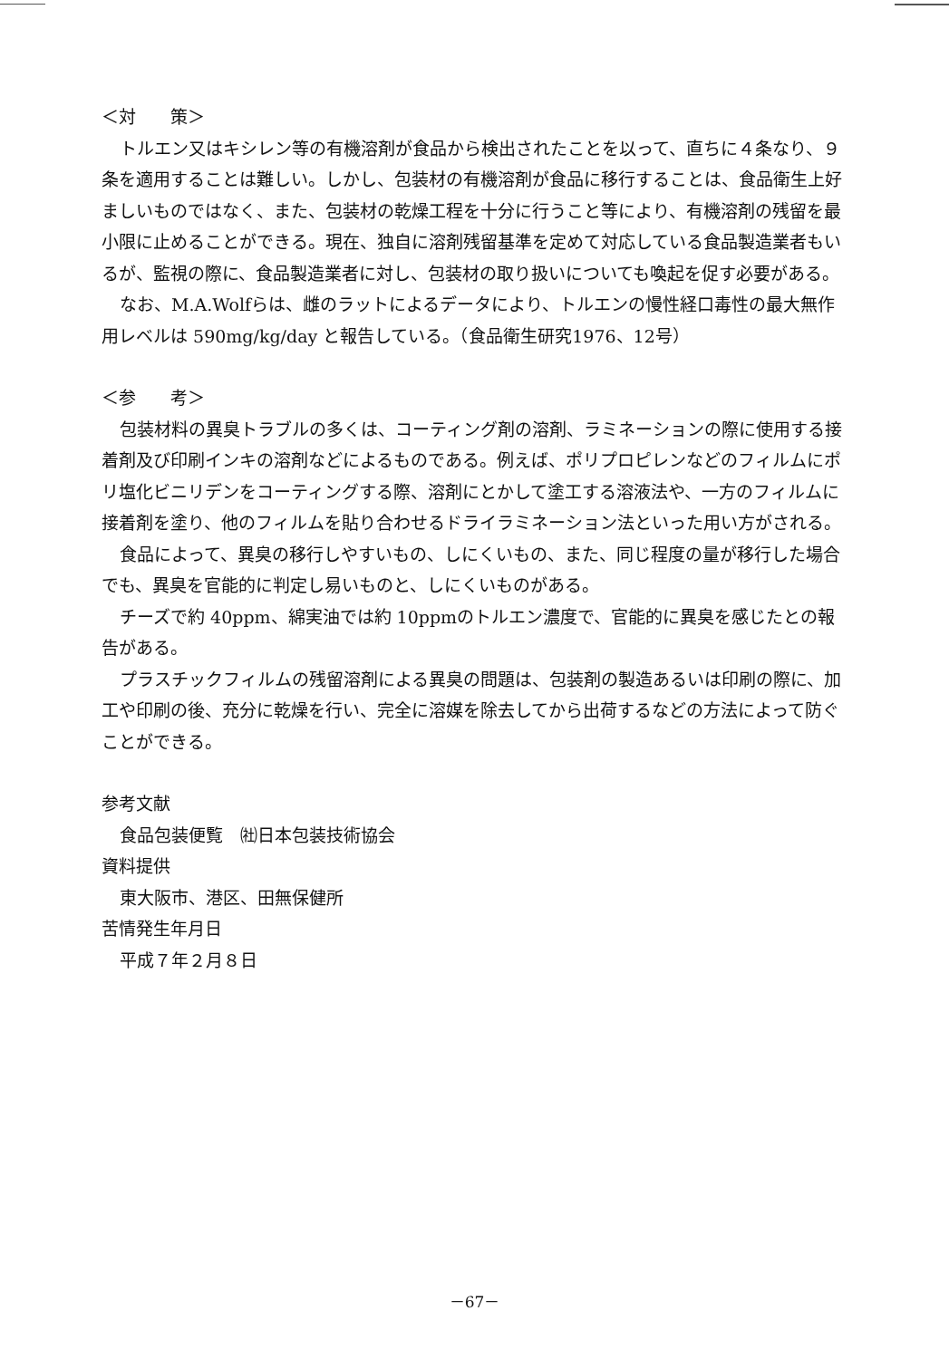＜対　　策＞
トルエン又はキシレン等の有機溶剤が食品から検出されたことを以って、直ちに４条なり、９条を適用することは難しい。しかし、包装材の有機溶剤が食品に移行することは、食品衛生上好ましいものではなく、また、包装材の乾燥工程を十分に行うこと等により、有機溶剤の残留を最小限に止めることができる。現在、独自に溶剤残留基準を定めて対応している食品製造業者もいるが、監視の際に、食品製造業者に対し、包装材の取り扱いについても喚起を促す必要がある。
なお、M.A.Wolfらは、雌のラットによるデータにより、トルエンの慢性経口毒性の最大無作用レベルは 590mg/kg/day と報告している。（食品衛生研究1976、12号）
＜参　　考＞
包装材料の異臭トラブルの多くは、コーティング剤の溶剤、ラミネーションの際に使用する接着剤及び印刷インキの溶剤などによるものである。例えば、ポリプロピレンなどのフィルムにポリ塩化ビニリデンをコーティングする際、溶剤にとかして塗工する溶液法や、一方のフィルムに接着剤を塗り、他のフィルムを貼り合わせるドライラミネーション法といった用い方がされる。
食品によって、異臭の移行しやすいもの、しにくいもの、また、同じ程度の量が移行した場合でも、異臭を官能的に判定し易いものと、しにくいものがある。
チーズで約 40ppm、綿実油では約 10ppmのトルエン濃度で、官能的に異臭を感じたとの報告がある。
プラスチックフィルムの残留溶剤による異臭の問題は、包装剤の製造あるいは印刷の際に、加工や印刷の後、充分に乾燥を行い、完全に溶媒を除去してから出荷するなどの方法によって防ぐことができる。
参考文献
食品包装便覧　㈳日本包装技術協会
資料提供
東大阪市、港区、田無保健所
苦情発生年月日
平成７年２月８日
－67－